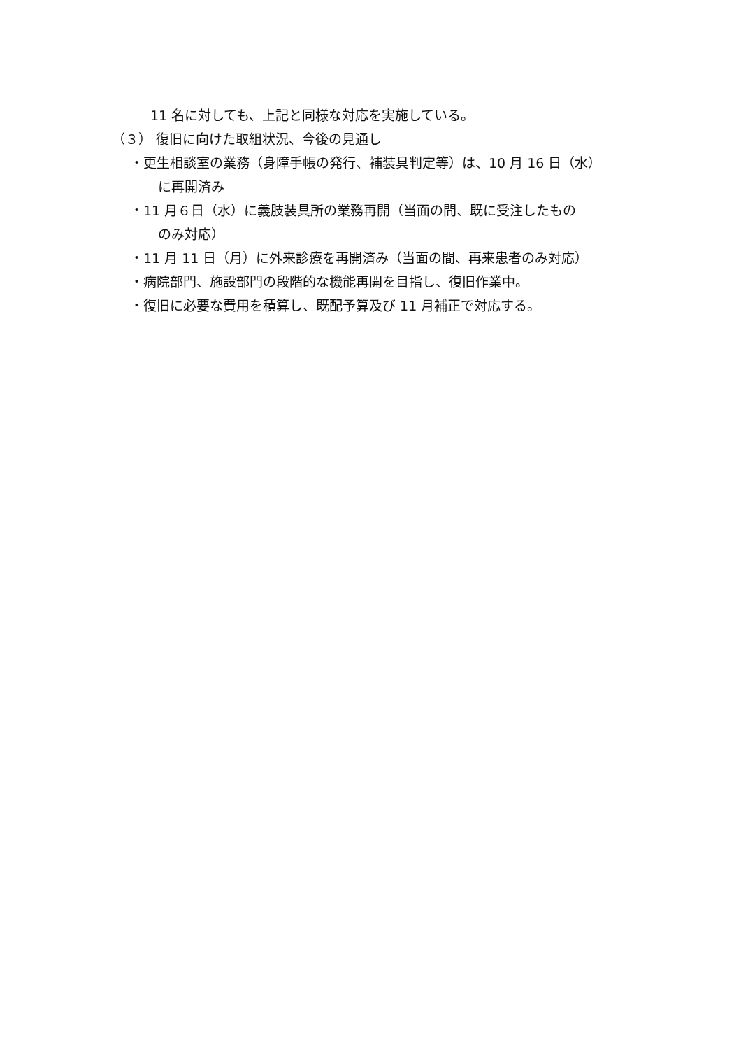11 名に対しても、上記と同様な対応を実施している。
（３） 復旧に向けた取組状況、今後の見通し
・更生相談室の業務（身障手帳の発行、補装具判定等）は、10 月 16 日（水）
に再開済み
・11 月６日（水）に義肢装具所の業務再開（当面の間、既に受注したもの
のみ対応）
・11 月 11 日（月）に外来診療を再開済み（当面の間、再来患者のみ対応）
・病院部門、施設部門の段階的な機能再開を目指し、復旧作業中。
・復旧に必要な費用を積算し、既配予算及び 11 月補正で対応する。